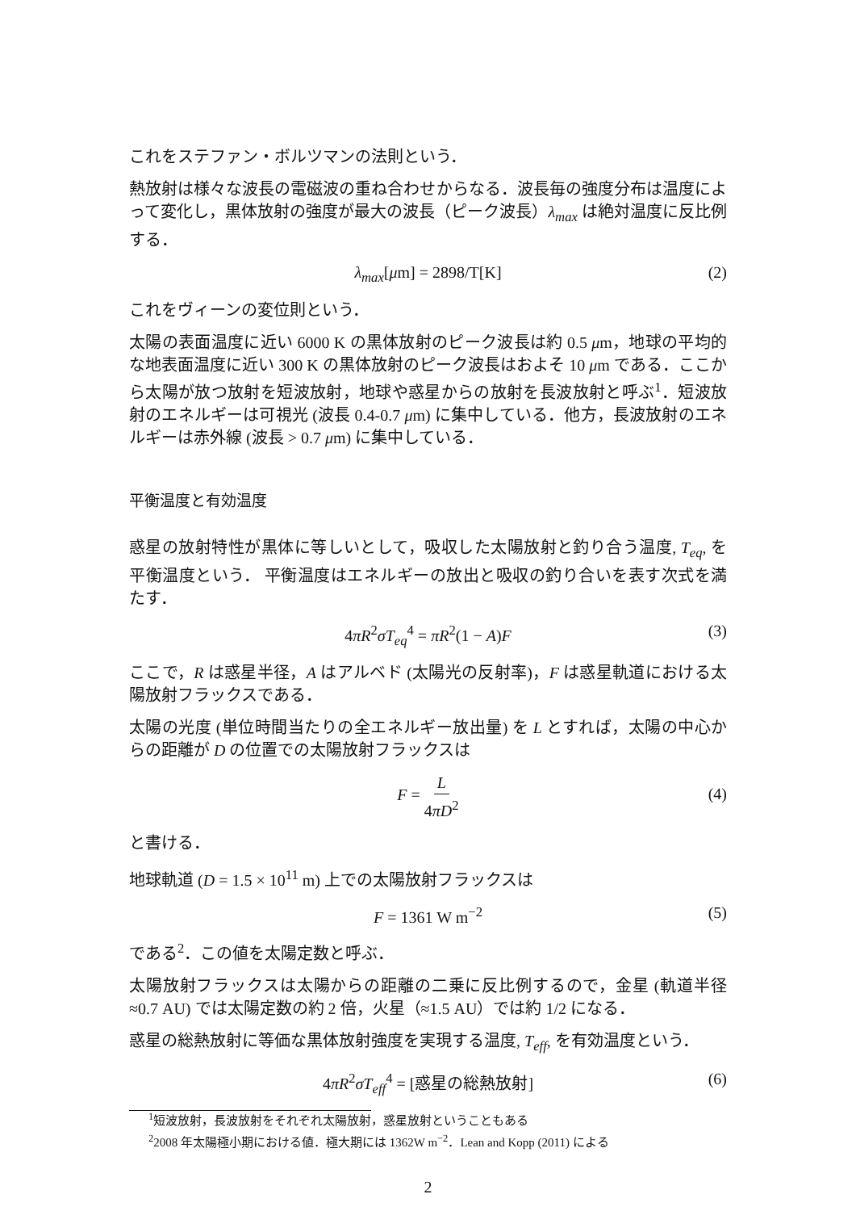これをステファン・ボルツマンの法則という．
熱放射は様々な波長の電磁波の重ね合わせからなる．波長毎の強度分布は温度によって変化し，黒体放射の強度が最大の波長（ピーク波長）λ<sub>max</sub> は絶対温度に反比例する．
λ<sub>max</sub>[μm] = 2898/T[K] (2)
これをヴィーンの変位則という．
太陽の表面温度に近い 6000 K の黒体放射のピーク波長は約 0.5 μm，地球の平均的な地表面温度に近い 300 K の黒体放射のピーク波長はおよそ 10 μm である．ここから太陽が放つ放射を短波放射，地球や惑星からの放射を長波放射と呼ぶ<sup>1</sup>．短波放射のエネルギーは可視光 (波長 0.4-0.7 μm) に集中している．他方，長波放射のエネルギーは赤外線 (波長 > 0.7 μm) に集中している．
平衡温度と有効温度
惑星の放射特性が黒体に等しいとして，吸収した太陽放射と釣り合う温度, T<sub>eq</sub>, を平衡温度という． 平衡温度はエネルギーの放出と吸収の釣り合いを表す次式を満たす．
4πR<sup>2</sup>σT<sub>eq</sub><sup>4</sup> = πR<sup>2</sup>(1 − A)F (3)
ここで，R は惑星半径，A はアルベド (太陽光の反射率)，F は惑星軌道における太陽放射フラックスである．
太陽の光度 (単位時間当たりの全エネルギー放出量) を L とすれば，太陽の中心からの距離が D の位置での太陽放射フラックスは
F = L 4πD<sup>2</sup>
(4)
と書ける．
地球軌道 (D = 1.5 × 10<sup>11</sup> m) 上での太陽放射フラックスは
F = 1361 W m<sup>−2</sup> (5)
である<sup>2</sup>．この値を太陽定数と呼ぶ．
太陽放射フラックスは太陽からの距離の二乗に反比例するので，金星 (軌道半径 ≈0.7 AU) では太陽定数の約 2 倍，火星（≈1.5 AU）では約 1/2 になる．
惑星の総熱放射に等価な黒体放射強度を実現する温度, T<sub>eff</sub>, を有効温度という．
4πR<sup>2</sup>σT<sub>eff</sub><sup>4</sup> = [惑星の総熱放射] (6)
<sup>1</sup> 短波放射，長波放射をそれぞれ太陽放射，惑星放射ということもある
<sup>2</sup> 2008 年太陽極小期における値．極大期には 1362W m<sup>−2</sup>．Lean and Kopp (2011) による
2